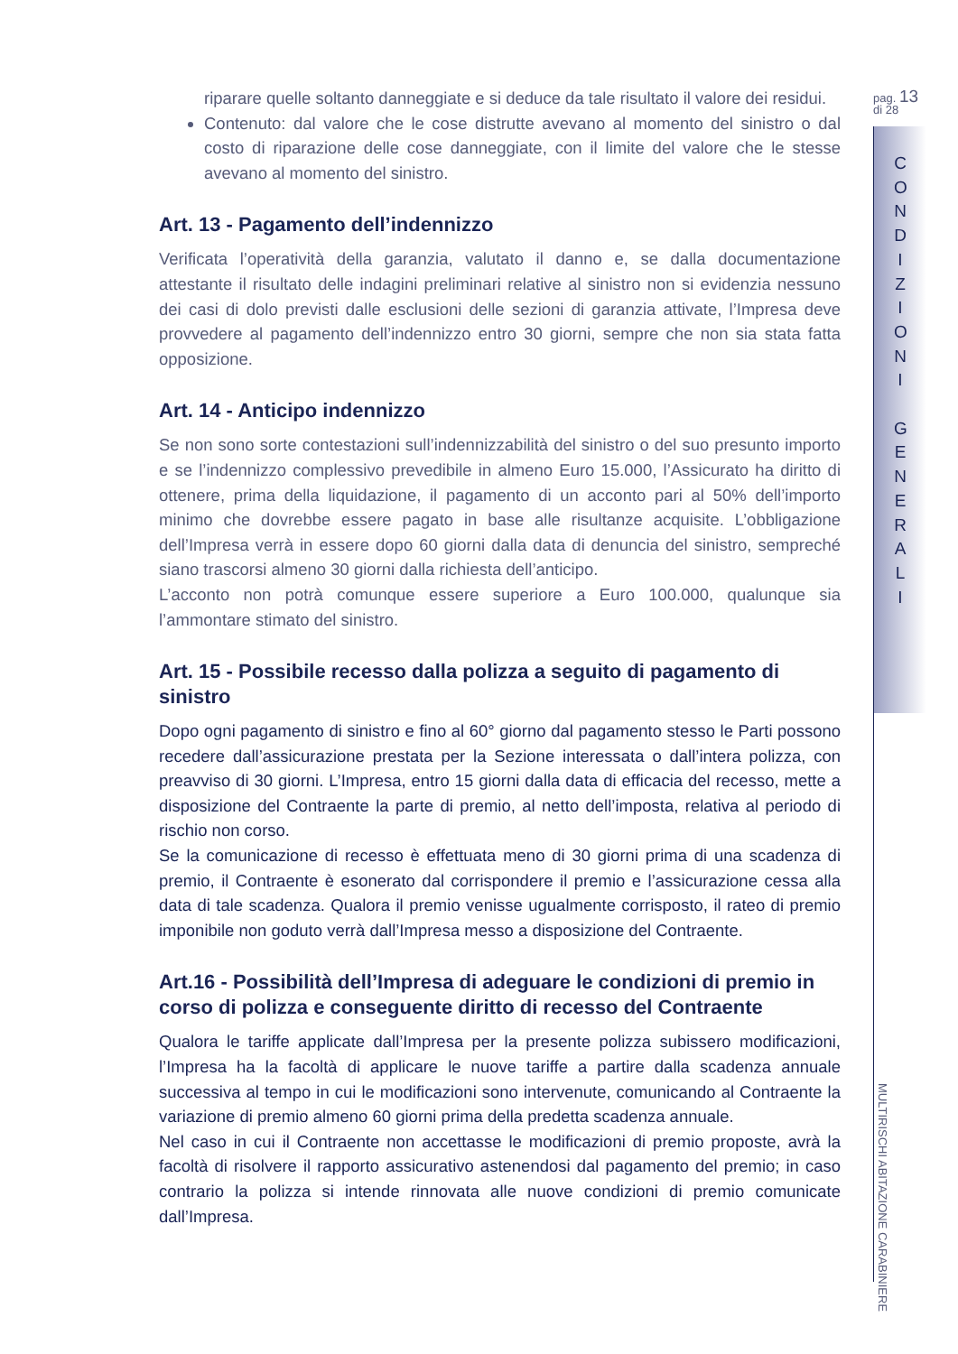riparare quelle soltanto danneggiate e si deduce da tale risultato il valore dei residui.
Contenuto: dal valore che le cose distrutte avevano al momento del sinistro o dal costo di riparazione delle cose danneggiate, con il limite del valore che le stesse avevano al momento del sinistro.
Art. 13 - Pagamento dell’indennizzo
Verificata l’operatività della garanzia, valutato il danno e, se dalla documentazione attestante il risultato delle indagini preliminari relative al sinistro non si evidenzia nessuno dei casi di dolo previsti dalle esclusioni delle sezioni di garanzia attivate, l’Impresa deve provvedere al pagamento dell’indennizzo entro 30 giorni, sempre che non sia stata fatta opposizione.
Art. 14 - Anticipo indennizzo
Se non sono sorte contestazioni sull’indennizzabilità del sinistro o del suo presunto importo e se l’indennizzo complessivo prevedibile in almeno Euro 15.000, l’Assicurato ha diritto di ottenere, prima della liquidazione, il pagamento di un acconto pari al 50% dell’importo minimo che dovrebbe essere pagato in base alle risultanze acquisite. L’obbligazione dell’Impresa verrà in essere dopo 60 giorni dalla data di denuncia del sinistro, sempreché siano trascorsi almeno 30 giorni dalla richiesta dell’anticipo.
L’acconto non potrà comunque essere superiore a Euro 100.000, qualunque sia l’ammontare stimato del sinistro.
Art. 15 - Possibile recesso dalla polizza a seguito di pagamento di sinistro
Dopo ogni pagamento di sinistro e fino al 60° giorno dal pagamento stesso le Parti possono recedere dall’assicurazione prestata per la Sezione interessata o dall’intera polizza, con preavviso di 30 giorni. L’Impresa, entro 15 giorni dalla data di efficacia del recesso, mette a disposizione del Contraente la parte di premio, al netto dell’imposta, relativa al periodo di rischio non corso.
Se la comunicazione di recesso è effettuata meno di 30 giorni prima di una scadenza di premio, il Contraente è esonerato dal corrispondere il premio e l’assicurazione cessa alla data di tale scadenza. Qualora il premio venisse ugualmente corrisposto, il rateo di premio imponibile non goduto verrà dall’Impresa messo a disposizione del Contraente.
Art.16 - Possibilità dell’Impresa di adeguare le condizioni di premio in corso di polizza e conseguente diritto di recesso del Contraente
Qualora le tariffe applicate dall’Impresa per la presente polizza subissero modificazioni, l’Impresa ha la facoltà di applicare le nuove tariffe a partire dalla scadenza annuale successiva al tempo in cui le modificazioni sono intervenute, comunicando al Contraente la variazione di premio almeno 60 giorni prima della predetta scadenza annuale.
Nel caso in cui il Contraente non accettasse le modificazioni di premio proposte, avrà la facoltà di risolvere il rapporto assicurativo astenendosi dal pagamento del premio; in caso contrario la polizza si intende rinnovata alle nuove condizioni di premio comunicate dall’Impresa.
pag. 13
di 28
C O N D I Z I O N I
G E N E R A L I
MULTIRISCHI ABITAZIONE CARABINIERE